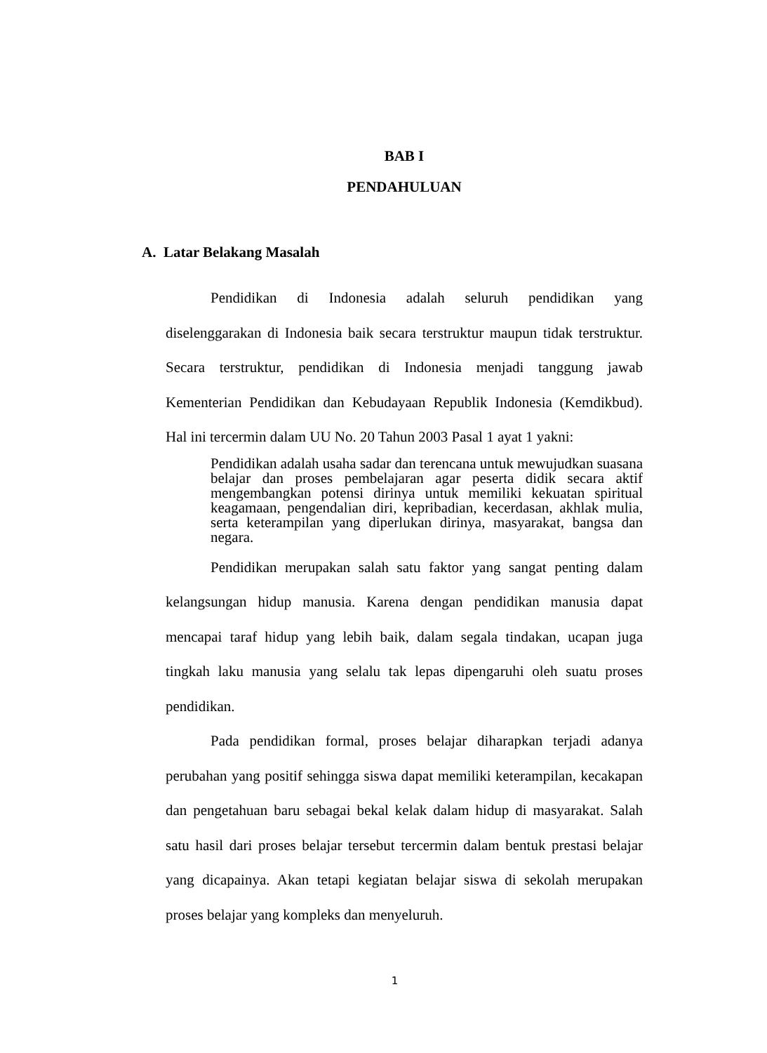BAB I
PENDAHULUAN
A. Latar Belakang Masalah
Pendidikan di Indonesia adalah seluruh pendidikan yang diselenggarakan di Indonesia baik secara terstruktur maupun tidak terstruktur. Secara terstruktur, pendidikan di Indonesia menjadi tanggung jawab Kementerian Pendidikan dan Kebudayaan Republik Indonesia (Kemdikbud). Hal ini tercermin dalam UU No. 20 Tahun 2003 Pasal 1 ayat 1 yakni:
Pendidikan adalah usaha sadar dan terencana untuk mewujudkan suasana belajar dan proses pembelajaran agar peserta didik secara aktif mengembangkan potensi dirinya untuk memiliki kekuatan spiritual keagamaan, pengendalian diri, kepribadian, kecerdasan, akhlak mulia, serta keterampilan yang diperlukan dirinya, masyarakat, bangsa dan negara.
Pendidikan merupakan salah satu faktor yang sangat penting dalam kelangsungan hidup manusia. Karena dengan pendidikan manusia dapat mencapai taraf hidup yang lebih baik, dalam segala tindakan, ucapan juga tingkah laku manusia yang selalu tak lepas dipengaruhi oleh suatu proses pendidikan.
Pada pendidikan formal, proses belajar diharapkan terjadi adanya perubahan yang positif sehingga siswa dapat memiliki keterampilan, kecakapan dan pengetahuan baru sebagai bekal kelak dalam hidup di masyarakat. Salah satu hasil dari proses belajar tersebut tercermin dalam bentuk prestasi belajar yang dicapainya. Akan tetapi kegiatan belajar siswa di sekolah merupakan proses belajar yang kompleks dan menyeluruh.
1